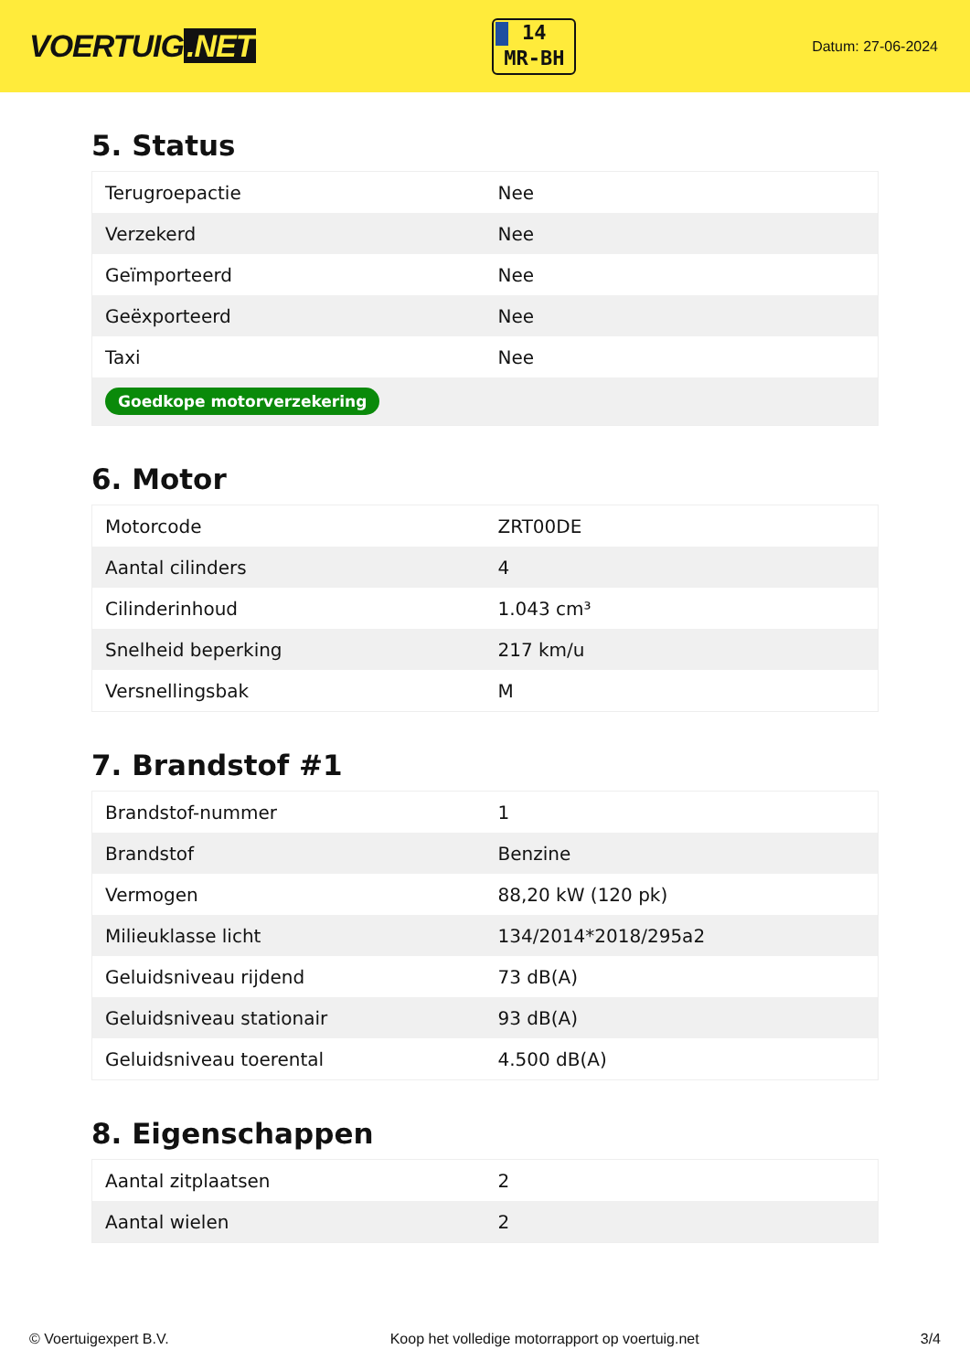VOERTUIG.NET
14
MR-BH
Datum: 27-06-2024
5. Status
| Terugroepactie | Nee |
| Verzekerd | Nee |
| Geïmporteerd | Nee |
| Geëxporteerd | Nee |
| Taxi | Nee |
| Goedkope motorverzekering | |
6. Motor
| Motorcode | ZRT00DE |
| Aantal cilinders | 4 |
| Cilinderinhoud | 1.043 cm³ |
| Snelheid beperking | 217 km/u |
| Versnellingsbak | M |
7. Brandstof #1
| Brandstof-nummer | 1 |
| Brandstof | Benzine |
| Vermogen | 88,20 kW (120 pk) |
| Milieuklasse licht | 134/2014*2018/295a2 |
| Geluidsniveau rijdend | 73 dB(A) |
| Geluidsniveau stationair | 93 dB(A) |
| Geluidsniveau toerental | 4.500 dB(A) |
8. Eigenschappen
| Aantal zitplaatsen | 2 |
| Aantal wielen | 2 |
© Voertuigexpert B.V. Koop het volledige motorrapport op voertuig.net 3/4